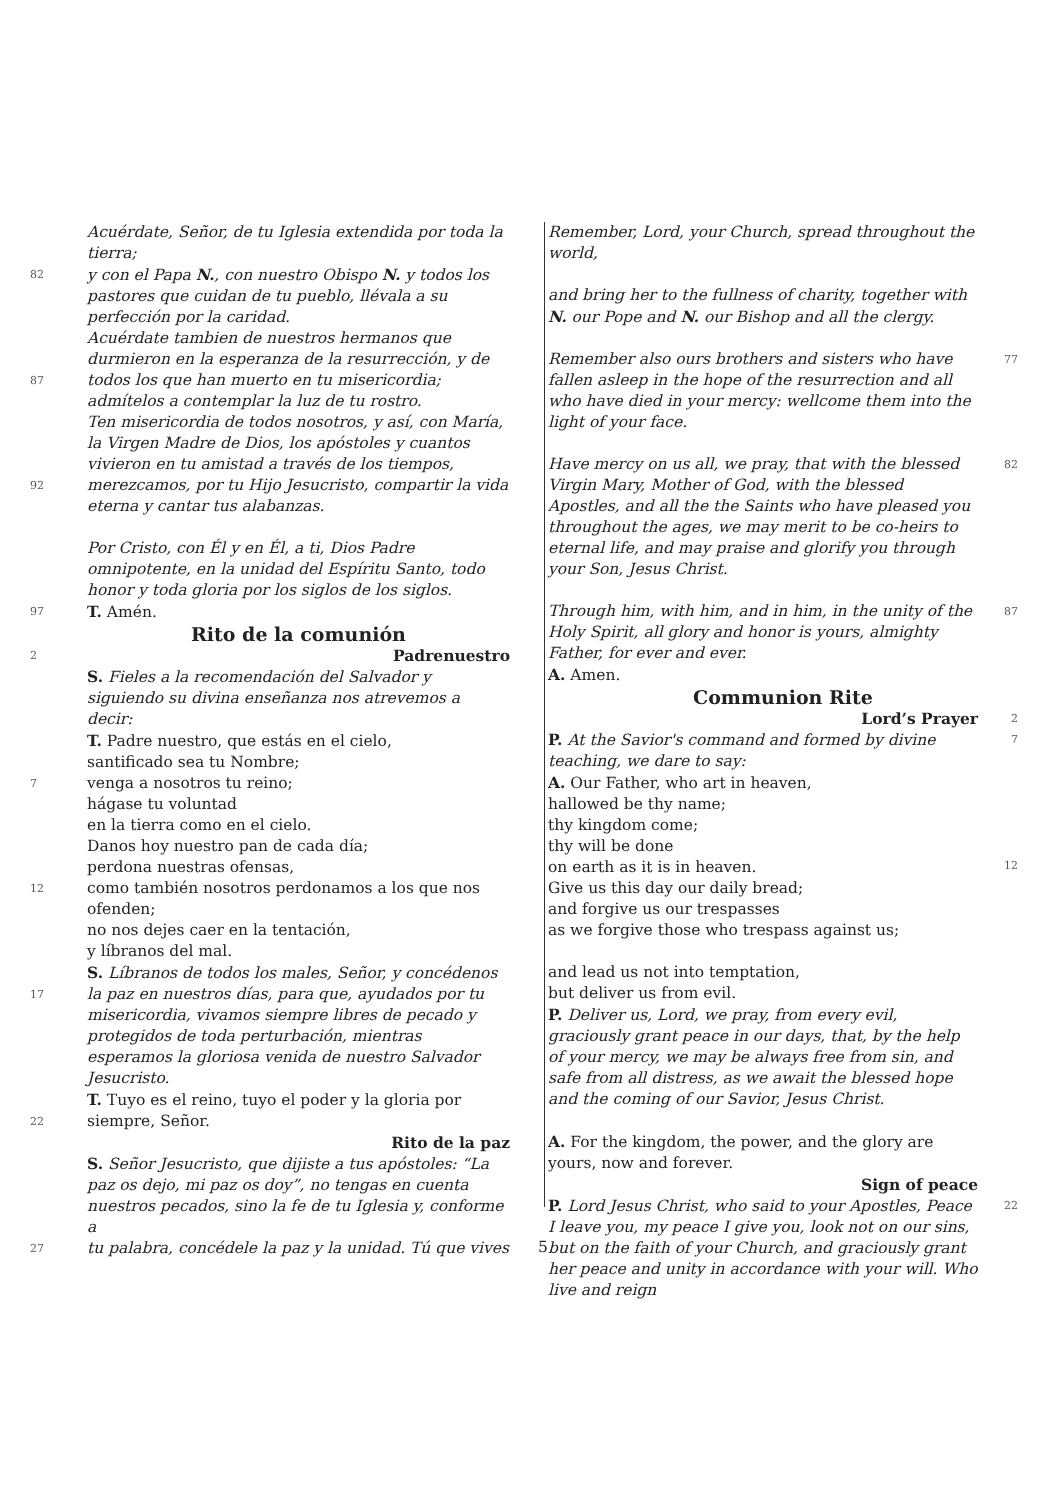Acuérdate, Señor, de tu Iglesia extendida por toda la tierra;
82 y con el Papa N., con nuestro Obispo N. y todos los pastores que cuidan de tu pueblo, llévala a su perfección por la caridad.
Acuérdate tambien de nuestros hermanos que durmieron en la esperanza de la resurrección, y de
87 todos los que han muerto en tu misericordia; admítelos a contemplar la luz de tu rostro.
Ten misericordia de todos nosotros, y así, con María, la Virgen Madre de Dios, los apóstoles y cuantos vivieron en tu amistad a través de los tiempos,
92 merezcamos, por tu Hijo Jesucristo, compartir la vida eterna y cantar tus alabanzas.
Por Cristo, con Él y en Él, a ti, Dios Padre omnipotente, en la unidad del Espíritu Santo, todo honor y toda gloria por los siglos de los siglos.
97 T. Amén.
Rito de la comunión
2 Padrenuestro
S. Fieles a la recomendación del Salvador y siguiendo su divina enseñanza nos atrevemos a decir:
T. Padre nuestro, que estás en el cielo,
santificado sea tu Nombre;
7 venga a nosotros tu reino;
hágase tu voluntad
en la tierra como en el cielo.
Danos hoy nuestro pan de cada día;
perdona nuestras ofensas,
12 como también nosotros perdonamos a los que nos ofenden;
no nos dejes caer en la tentación,
y líbranos del mal.
S. Líbranos de todos los males, Señor, y concédenos
17 la paz en nuestros días, para que, ayudados por tu misericordia, vivamos siempre libres de pecado y protegidos de toda perturbación, mientras esperamos la gloriosa venida de nuestro Salvador Jesucristo.
T. Tuyo es el reino, tuyo el poder y la gloria por
22 siempre, Señor.
Rito de la paz
S. Señor Jesucristo, que dijiste a tus apóstoles: “La paz os dejo, mi paz os doy”, no tengas en cuenta nuestros pecados, sino la fe de tu Iglesia y, conforme a
27 tu palabra, concédele la paz y la unidad. Tú que vives
Remember, Lord, your Church, spread throughout the world,
and bring her to the fullness of charity, together with N. our Pope and N. our Bishop and all the clergy.
Remember also ours brothers and sisters who have fallen asleep in the hope of the resurrection and all who have died in your mercy: wellcome them into the light of your face. 77
Have mercy on us all, we pray, that with the blessed Virgin Mary, Mother of God, with the blessed Apostles, and all the the Saints who have pleased you throughout the ages, we may merit to be co-heirs to eternal life, and may praise and glorify you through your Son, Jesus Christ. 82
Through him, with him, and in him, in the unity of the Holy Spirit, all glory and honor is yours, almighty Father, for ever and ever.
A. Amen. 87
Communion Rite
Lord’s Prayer 2
P. At the Savior's command and formed by divine teaching, we dare to say:
A. Our Father, who art in heaven,
hallowed be thy name;
thy kingdom come;
thy will be done
on earth as it is in heaven.
Give us this day our daily bread;
and forgive us our trespasses
as we forgive those who trespass against us; 7
12
and lead us not into temptation,
but deliver us from evil.
P. Deliver us, Lord, we pray, from every evil, graciously grant peace in our days, that, by the help of your mercy, we may be always free from sin, and safe from all distress, as we await the blessed hope and the coming of our Savior, Jesus Christ.
A. For the kingdom, the power, and the glory are yours, now and forever.
Sign of peace
P. Lord Jesus Christ, who said to your Apostles, Peace I leave you, my peace I give you, look not on our sins, but on the faith of your Church, and graciously grant her peace and unity in accordance with your will. Who live and reign 22
5